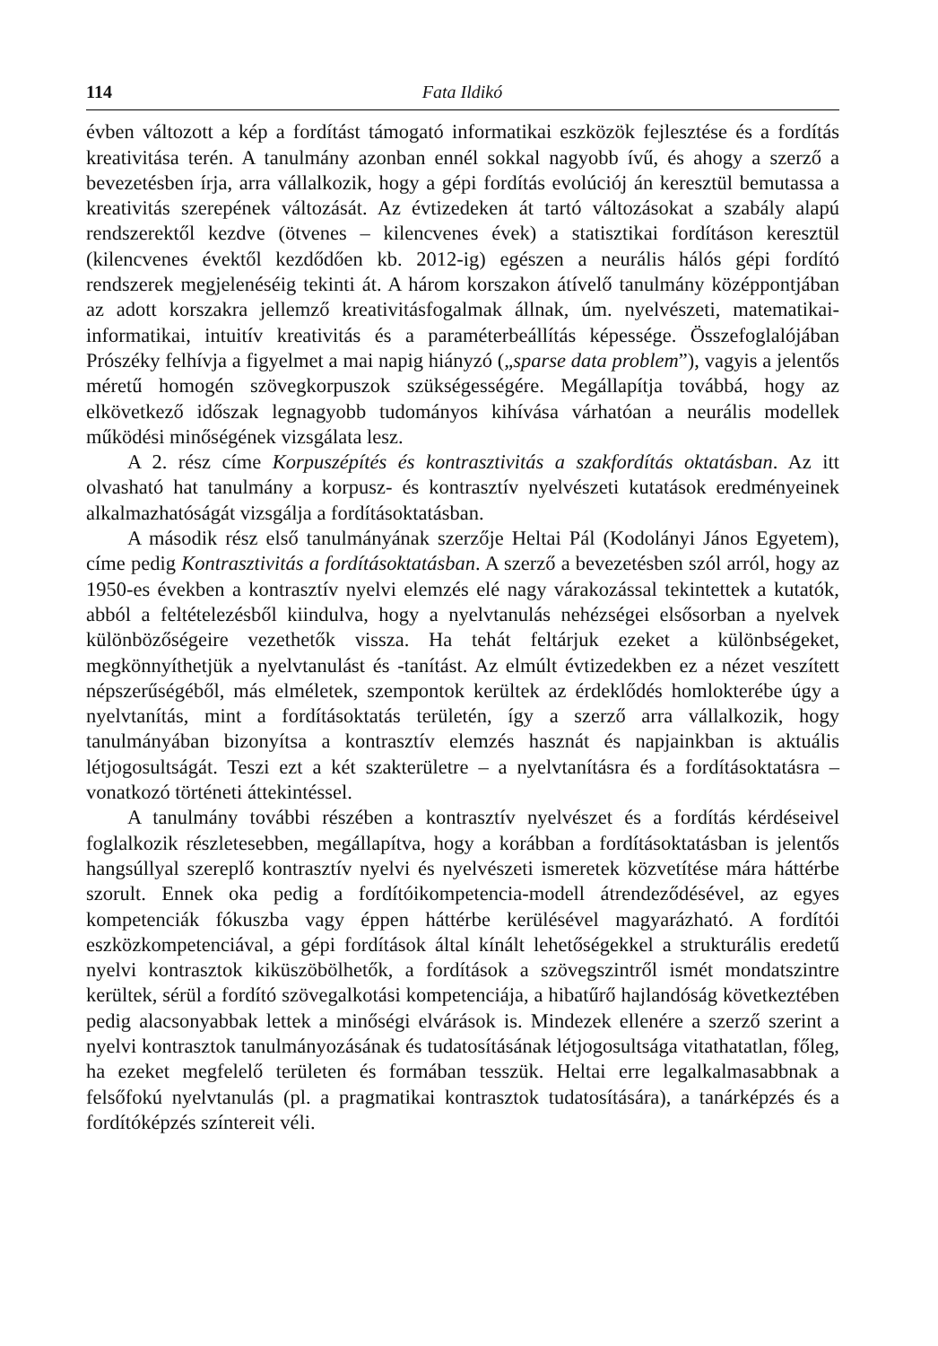114 Fata Ildikó
évben változott a kép a fordítást támogató informatikai eszközök fejlesztése és a fordítás kreativitása terén. A tanulmány azonban ennél sokkal nagyobb ívű, és ahogy a szerző a bevezetésben írja, arra vállalkozik, hogy a gépi fordítás evolúciój án keresztül bemutassa a kreativitás szerepének változását. Az évtizedeken át tartó változásokat a szabály alapú rendszerektől kezdve (ötvenes – kilencvenes évek) a statisztikai fordításon keresztül (kilencvenes évektől kezdődően kb. 2012-ig) egészen a neurális hálós gépi fordító rendszerek megjelenéséig tekinti át. A három korszakon átívelő tanulmány középpontjában az adott korszakra jellemző kreativitásfogalmak állnak, úm. nyelvészeti, matematikai-informatikai, intuitív kreativitás és a paraméterbeállítás képessége. Összefoglalójában Prószéky felhívja a figyelmet a mai napig hiányzó („sparse data problem”), vagyis a jelentős méretű homogén szövegkorpuszok szükségességére. Megállapítja továbbá, hogy az elkövetkező időszak legnagyobb tudományos kihívása várhatóan a neurális modellek működési minőségének vizsgálata lesz.
A 2. rész címe Korpuszépítés és kontrasztivitás a szakfordítás oktatásban. Az itt olvasható hat tanulmány a korpusz- és kontrasztív nyelvészeti kutatások eredményeinek alkalmazhatóságát vizsgálja a fordításoktatásban.
A második rész első tanulmányának szerzője Heltai Pál (Kodolányi János Egyetem), címe pedig Kontrasztivitás a fordításoktatásban. A szerző a bevezetésben szól arról, hogy az 1950-es években a kontrasztív nyelvi elemzés elé nagy várakozással tekintettek a kutatók, abból a feltételezésből kiindulva, hogy a nyelvtanulás nehézségei elsősorban a nyelvek különbözőségeire vezethetők vissza. Ha tehát feltárjuk ezeket a különbségeket, megkönnyíthetjük a nyelvtanulást és -tanítást. Az elmúlt évtizedekben ez a nézet veszített népszerűségéből, más elméletek, szempontok kerültek az érdeklődés homlokterébe úgy a nyelvtanítás, mint a fordításoktatás területén, így a szerző arra vállalkozik, hogy tanulmányában bizonyítsa a kontrasztív elemzés hasznát és napjainkban is aktuális létjogosultságát. Teszi ezt a két szakterületre – a nyelvtanításra és a fordításoktatásra – vonatkozó történeti áttekintéssel.
A tanulmány további részében a kontrasztív nyelvészet és a fordítás kérdéseivel foglalkozik részletesebben, megállapítva, hogy a korábban a fordításoktatásban is jelentős hangsúllyal szereplő kontrasztív nyelvi és nyelvészeti ismeretek közvetítése mára háttérbe szorult. Ennek oka pedig a fordítóikompetencia-modell átrendeződésével, az egyes kompetenciák fókuszba vagy éppen háttérbe kerülésével magyarázható. A fordítói eszközkompetenciával, a gépi fordítások által kínált lehetőségekkel a strukturális eredetű nyelvi kontrasztok kiküszöbölhetők, a fordítások a szövegszintről ismét mondatszintre kerültek, sérül a fordító szövegalkotási kompetenciája, a hibatűrő hajlandóság következtében pedig alacsonyabbak lettek a minőségi elvárások is. Mindezek ellenére a szerző szerint a nyelvi kontrasztok tanulmányozásának és tudatosításának létjogosultsága vitathatatlan, főleg, ha ezeket megfelelő területen és formában tesszük. Heltai erre legalkalmasabbnak a felsőfokú nyelvtanulás (pl. a pragmatikai kontrasztok tudatosítására), a tanárképzés és a fordítóképzés színtereit véli.